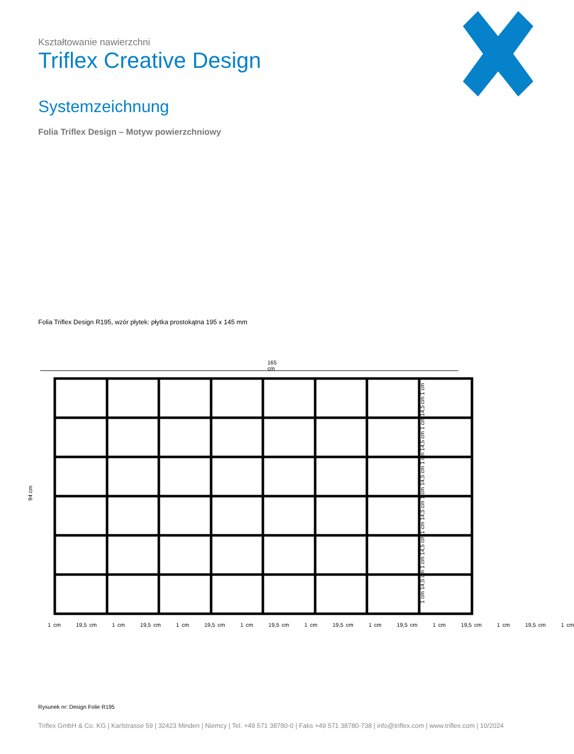Kształtowanie nawierzchni
Triflex Creative Design
Systemzeichnung
Folia Triflex Design – Motyw powierzchniowy
Folia Triflex Design R195, wzór płytek: płytka prostokątna 195 x 145 mm
165 cm
94 cm
1 cm 19,5 cm 1 cm 19,5 cm 1 cm 19,5 cm 1 cm 19,5 cm 1 cm 19,5 cm 1 cm 19,5 cm 1 cm 19,5 cm 1 cm 19,5 cm 1 cm
1 cm 14,5 cm 1 cm 14,5 cm 1 cm 14,5 cm 1 cm 14,5 cm 1 cm 14,5 cm 1 cm 14,5 cm 1 cm
Rysunek nr: Design Folie R195
Triflex GmbH & Co. KG | Karlstrasse 59 | 32423 Minden | Niemcy | Tel. +49 571 38780-0 | Faks +49 571 38780-738 | info@triflex.com | www.triflex.com | 10/2024